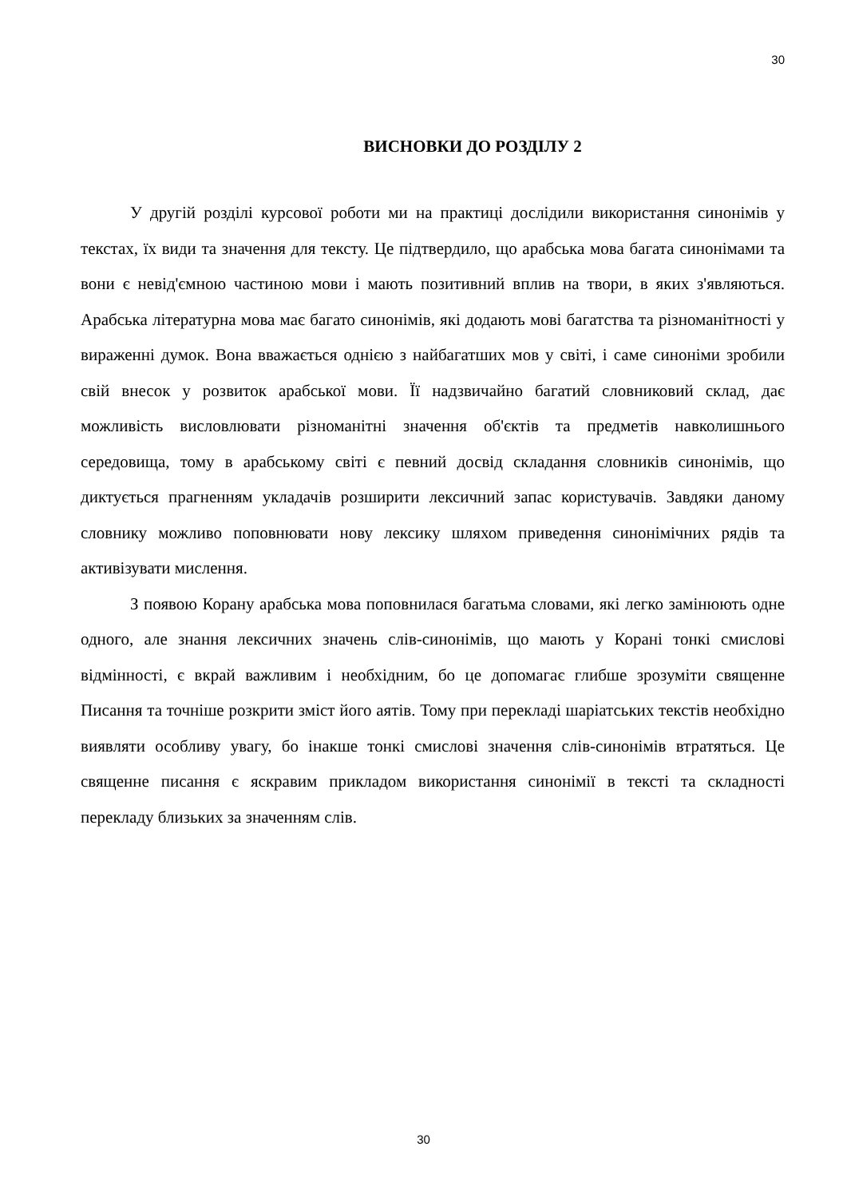30
ВИСНОВКИ ДО РОЗДІЛУ 2
У другій розділі курсової роботи ми на практиці дослідили використання синонімів у текстах, їх види та значення для тексту. Це підтвердило, що арабська мова багата синонімами та вони є невід'ємною частиною мови і мають позитивний вплив на твори, в яких з'являються. Арабська літературна мова має багато синонімів, які додають мові багатства та різноманітності у вираженні думок. Вона вважається однією з найбагатших мов у світі, і саме синоніми зробили свій внесок у розвиток арабської мови. Її надзвичайно багатий словниковий склад, дає можливість висловлювати різноманітні значення об'єктів та предметів навколишнього середовища, тому в арабському світі є певний досвід складання словників синонімів, що диктується прагненням укладачів розширити лексичний запас користувачів. Завдяки даному словнику можливо поповнювати нову лексику шляхом приведення синонімічних рядів та активізувати мислення.
З появою Корану арабська мова поповнилася багатьма словами, які легко замінюють одне одного, але знання лексичних значень слів-синонімів, що мають у Корані тонкі смислові відмінності, є вкрай важливим і необхідним, бо це допомагає глибше зрозуміти священне Писання та точніше розкрити зміст його аятів. Тому при перекладі шаріатських текстів необхідно виявляти особливу увагу, бо інакше тонкі смислові значення слів-синонімів втратяться. Це священне писання є яскравим прикладом використання синонімії в тексті та складності перекладу близьких за значенням слів.
30